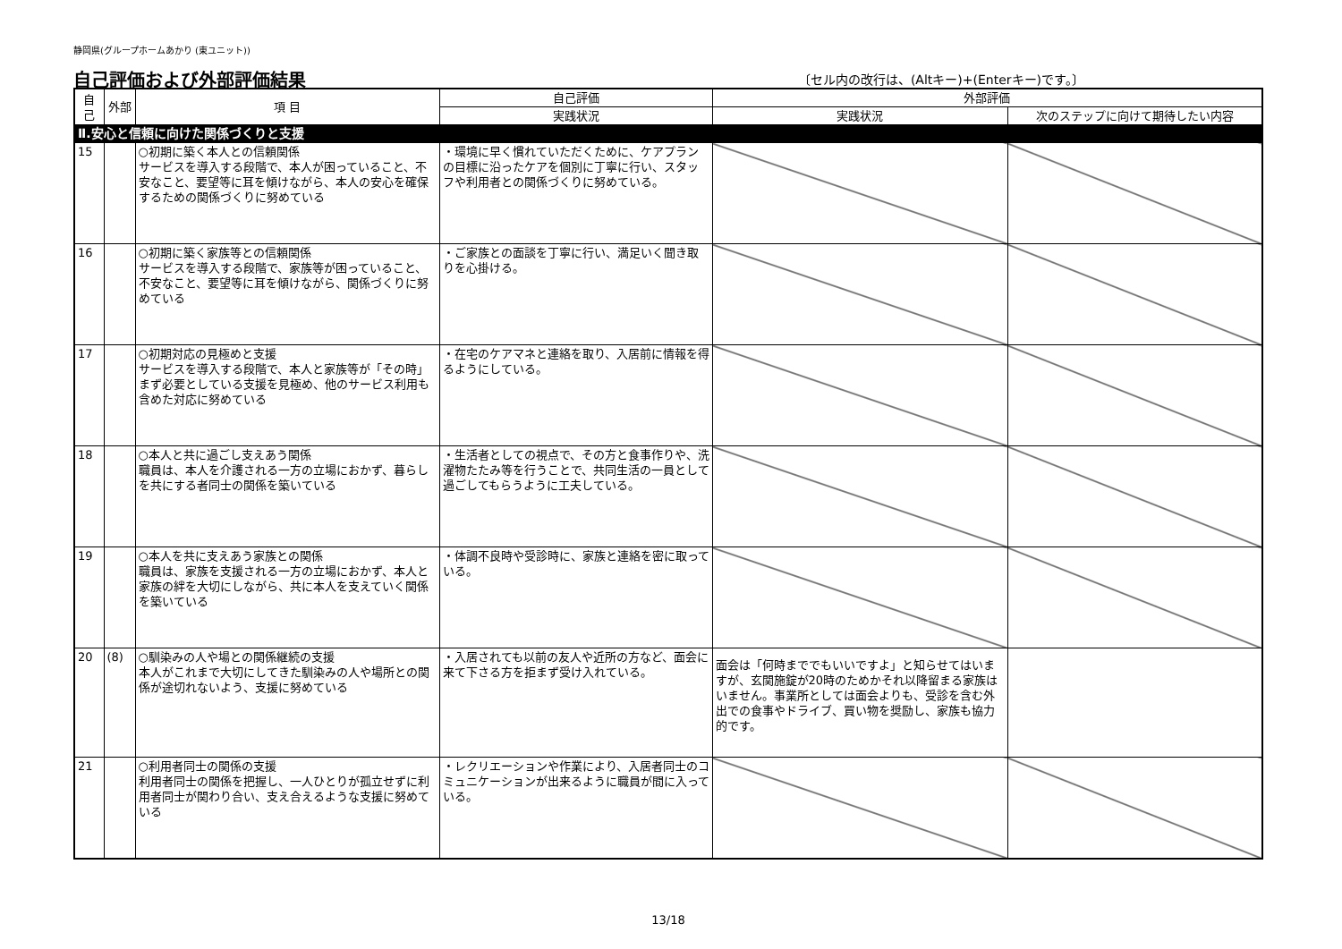静岡県(グループホームあかり (東ユニット))
自己評価および外部評価結果 〔セル内の改行は、(Altキー)+(Enterキー)です。〕
| 自己 | 外部 | 項 目 | 自己評価 | 外部評価 | |
| --- | --- | --- | --- | --- | --- |
| | | | 実践状況 | 実践状況 | 次のステップに向けて期待したい内容 |
| Ⅱ.安心と信頼に向けた関係づくりと支援 | | | | | |
| 15 | | ○初期に築く本人との信頼関係 サービスを導入する段階で、本人が困っていること、不安なこと、要望等に耳を傾けながら、本人の安心を確保するための関係づくりに努めている | ・環境に早く慣れていただくために、ケアプランの目標に沿ったケアを個別に丁寧に行い、スタッフや利用者との関係づくりに努めている。 | | |
| 16 | | ○初期に築く家族等との信頼関係 サービスを導入する段階で、家族等が困っていること、不安なこと、要望等に耳を傾けながら、関係づくりに努めている | ・ご家族との面談を丁寧に行い、満足いく聞き取りを心掛ける。 | | |
| 17 | | ○初期対応の見極めと支援 サービスを導入する段階で、本人と家族等が「その時」まず必要としている支援を見極め、他のサービス利用も含めた対応に努めている | ・在宅のケアマネと連絡を取り、入居前に情報を得るようにしている。 | | |
| 18 | | ○本人と共に過ごし支えあう関係 職員は、本人を介護される一方の立場におかず、暮らしを共にする者同士の関係を築いている | ・生活者としての視点で、その方と食事作りや、洗濯物たたみ等を行うことで、共同生活の一員として過ごしてもらうように工夫している。 | | |
| 19 | | ○本人を共に支えあう家族との関係 職員は、家族を支援される一方の立場におかず、本人と家族の絆を大切にしながら、共に本人を支えていく関係を築いている | ・体調不良時や受診時に、家族と連絡を密に取っている。 | | |
| 20 | (8) | ○馴染みの人や場との関係継続の支援 本人がこれまで大切にしてきた馴染みの人や場所との関係が途切れないよう、支援に努めている | ・入居されても以前の友人や近所の方など、面会に来て下さる方を拒まず受け入れている。 | 面会は「何時まででもいいですよ」と知らせてはいますが、玄関施錠が20時のためかそれ以降留まる家族はいません。事業所としては面会よりも、受診を含む外出での食事やドライブ、買い物を奨励し、家族も協力的です。 | |
| 21 | | ○利用者同士の関係の支援 利用者同士の関係を把握し、一人ひとりが孤立せずに利用者同士が関わり合い、支え合えるような支援に努めている | ・レクリエーションや作業により、入居者同士のコミュニケーションが出来るように職員が間に入っている。 | | |
13/18